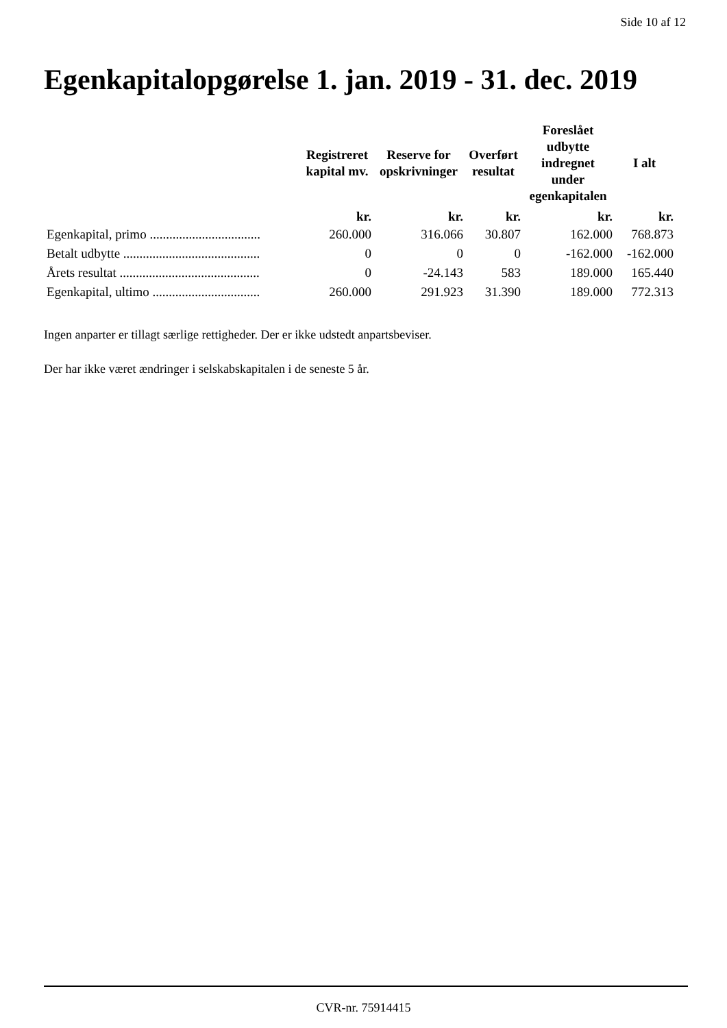Side 10 af 12
Egenkapitalopgørelse 1. jan. 2019 - 31. dec. 2019
| | Registreret kapital mv. | Reserve for opskrivninger | Overført resultat | Foreslået udbytte indregnet under egenkapitalen | I alt |
| --- | --- | --- | --- | --- | --- |
| | kr. | kr. | kr. | kr. | kr. |
| Egenkapital, primo .................................. | 260.000 | 316.066 | 30.807 | 162.000 | 768.873 |
| Betalt udbytte .......................................... | 0 | 0 | 0 | -162.000 | -162.000 |
| Årets resultat ........................................... | 0 | -24.143 | 583 | 189.000 | 165.440 |
| Egenkapital, ultimo ................................. | 260.000 | 291.923 | 31.390 | 189.000 | 772.313 |
Ingen anparter er tillagt særlige rettigheder. Der er ikke udstedt anpartsbeviser.
Der har ikke været ændringer i selskabskapitalen i de seneste 5 år.
CVR-nr. 75914415